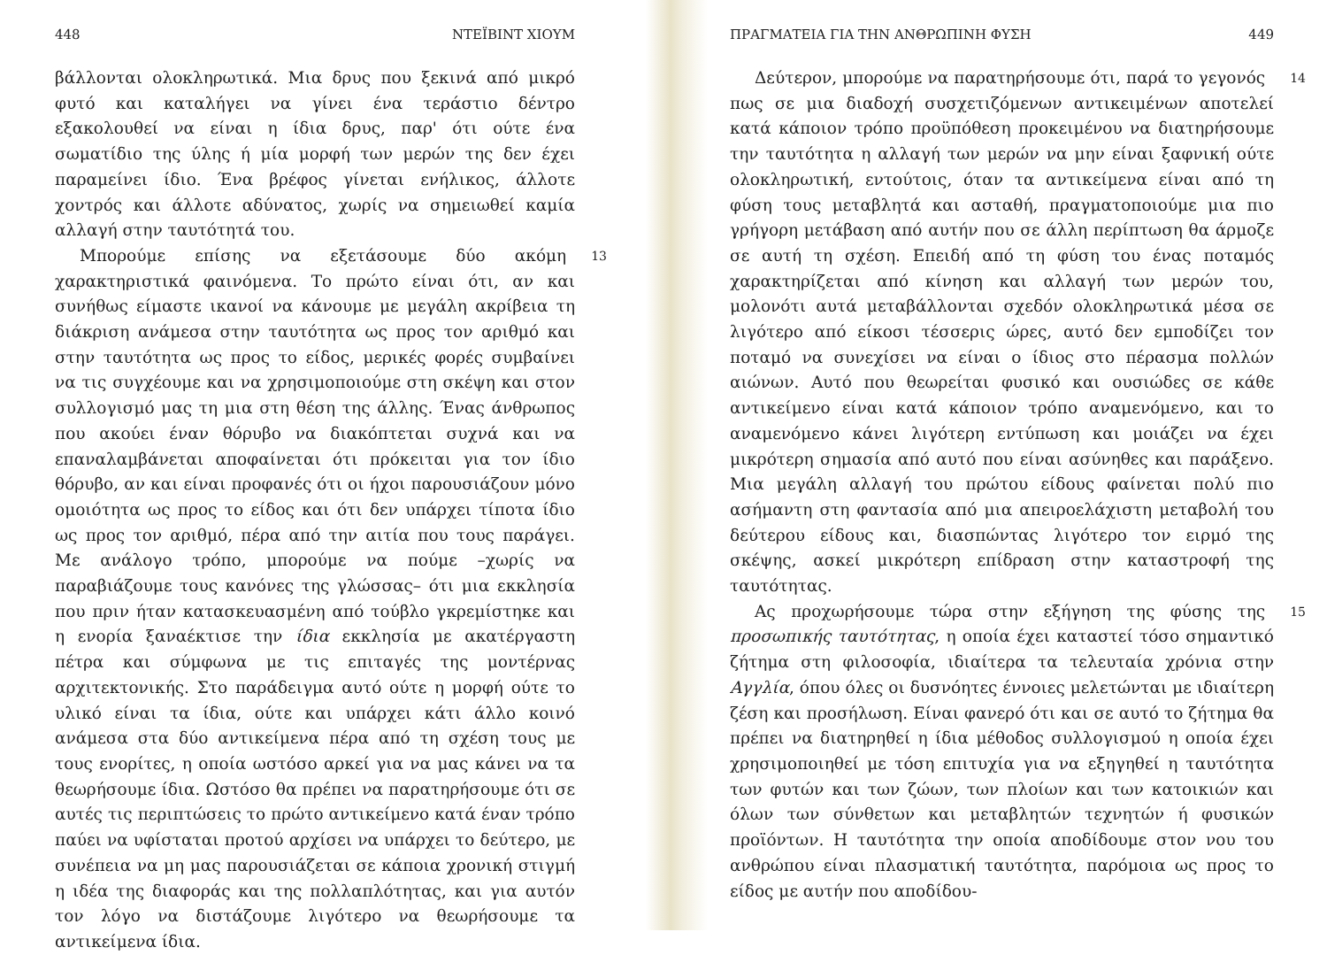448 ΝΤΕΪΒΙΝΤ ΧΙΟΥΜ
βάλλονται ολοκληρωτικά. Μια δρυς που ξεκινά από μικρό φυτό και καταλήγει να γίνει ένα τεράστιο δέντρο εξακολουθεί να είναι η ίδια δρυς, παρ' ότι ούτε ένα σωματίδιο της ύλης ή μία μορφή των μερών της δεν έχει παραμείνει ίδιο. Ένα βρέφος γίνεται ενήλικος, άλλοτε χοντρός και άλλοτε αδύνατος, χωρίς να σημειωθεί καμία αλλαγή στην ταυτότητά του.
13 Μπορούμε επίσης να εξετάσουμε δύο ακόμη χαρακτηριστικά φαινόμενα. Το πρώτο είναι ότι, αν και συνήθως είμαστε ικανοί να κάνουμε με μεγάλη ακρίβεια τη διάκριση ανάμεσα στην ταυτότητα ως προς τον αριθμό και στην ταυτότητα ως προς το είδος, μερικές φορές συμβαίνει να τις συγχέουμε και να χρησιμοποιούμε στη σκέψη και στον συλλογισμό μας τη μια στη θέση της άλλης. Ένας άνθρωπος που ακούει έναν θόρυβο να διακόπτεται συχνά και να επαναλαμβάνεται αποφαίνεται ότι πρόκειται για τον ίδιο θόρυβο, αν και είναι προφανές ότι οι ήχοι παρουσιάζουν μόνο ομοιότητα ως προς το είδος και ότι δεν υπάρχει τίποτα ίδιο ως προς τον αριθμό, πέρα από την αιτία που τους παράγει. Με ανάλογο τρόπο, μπορούμε να πούμε –χωρίς να παραβιάζουμε τους κανόνες της γλώσσας– ότι μια εκκλησία που πριν ήταν κατασκευασμένη από τούβλο γκρεμίστηκε και η ενορία ξαναέκτισε την ίδια εκκλησία με ακατέργαστη πέτρα και σύμφωνα με τις επιταγές της μοντέρνας αρχιτεκτονικής. Στο παράδειγμα αυτό ούτε η μορφή ούτε το υλικό είναι τα ίδια, ούτε και υπάρχει κάτι άλλο κοινό ανάμεσα στα δύο αντικείμενα πέρα από τη σχέση τους με τους ενορίτες, η οποία ωστόσο αρκεί για να μας κάνει να τα θεωρήσουμε ίδια. Ωστόσο θα πρέπει να παρατηρήσουμε ότι σε αυτές τις περιπτώσεις το πρώτο αντικείμενο κατά έναν τρόπο παύει να υφίσταται προτού αρχίσει να υπάρχει το δεύτερο, με συνέπεια να μη μας παρουσιάζεται σε κάποια χρονική στιγμή η ιδέα της διαφοράς και της πολλαπλότητας, και για αυτόν τον λόγο να διστάζουμε λιγότερο να θεωρήσουμε τα αντικείμενα ίδια.
ΠΡΑΓΜΑΤΕΙΑ ΓΙΑ ΤΗΝ ΑΝΘΡΩΠΙΝΗ ΦΥΣΗ 449
14 Δεύτερον, μπορούμε να παρατηρήσουμε ότι, παρά το γεγονός πως σε μια διαδοχή συσχετιζόμενων αντικειμένων αποτελεί κατά κάποιον τρόπο προϋπόθεση προκειμένου να διατηρήσουμε την ταυτότητα η αλλαγή των μερών να μην είναι ξαφνική ούτε ολοκληρωτική, εντούτοις, όταν τα αντικείμενα είναι από τη φύση τους μεταβλητά και ασταθή, πραγματοποιούμε μια πιο γρήγορη μετάβαση από αυτήν που σε άλλη περίπτωση θα άρμοζε σε αυτή τη σχέση. Επειδή από τη φύση του ένας ποταμός χαρακτηρίζεται από κίνηση και αλλαγή των μερών του, μολονότι αυτά μεταβάλλονται σχεδόν ολοκληρωτικά μέσα σε λιγότερο από είκοσι τέσσερις ώρες, αυτό δεν εμποδίζει τον ποταμό να συνεχίσει να είναι ο ίδιος στο πέρασμα πολλών αιώνων. Αυτό που θεωρείται φυσικό και ουσιώδες σε κάθε αντικείμενο είναι κατά κάποιον τρόπο αναμενόμενο, και το αναμενόμενο κάνει λιγότερη εντύπωση και μοιάζει να έχει μικρότερη σημασία από αυτό που είναι ασύνηθες και παράξενο. Μια μεγάλη αλλαγή του πρώτου είδους φαίνεται πολύ πιο ασήμαντη στη φαντασία από μια απειροελάχιστη μεταβολή του δεύτερου είδους και, διασπώντας λιγότερο τον ειρμό της σκέψης, ασκεί μικρότερη επίδραση στην καταστροφή της ταυτότητας.
15 Ας προχωρήσουμε τώρα στην εξήγηση της φύσης της προσωπικής ταυτότητας, η οποία έχει καταστεί τόσο σημαντικό ζήτημα στη φιλοσοφία, ιδιαίτερα τα τελευταία χρόνια στην Αγγλία, όπου όλες οι δυσνόητες έννοιες μελετώνται με ιδιαίτερη ζέση και προσήλωση. Είναι φανερό ότι και σε αυτό το ζήτημα θα πρέπει να διατηρηθεί η ίδια μέθοδος συλλογισμού η οποία έχει χρησιμοποιηθεί με τόση επιτυχία για να εξηγηθεί η ταυτότητα των φυτών και των ζώων, των πλοίων και των κατοικιών και όλων των σύνθετων και μεταβλητών τεχνητών ή φυσικών προϊόντων. Η ταυτότητα την οποία αποδίδουμε στον νου του ανθρώπου είναι πλασματική ταυτότητα, παρόμοια ως προς το είδος με αυτήν που αποδίδου-